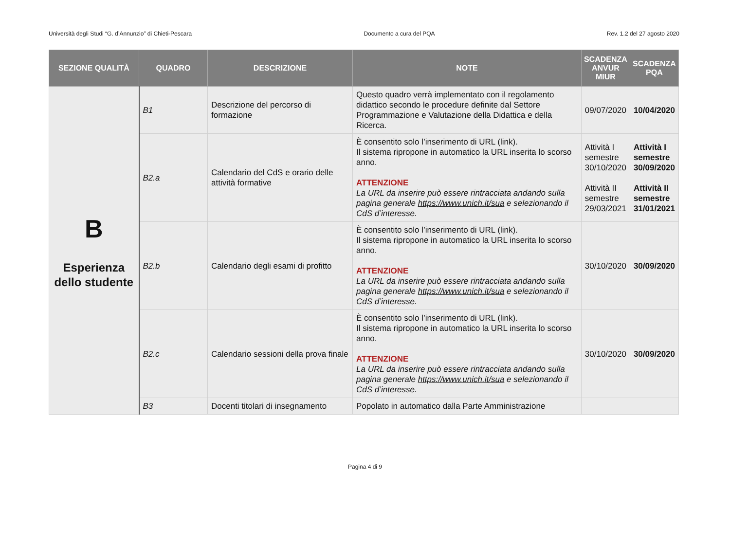Università degli Studi “G. d’Annunzio” di Chieti-Pescara Documento a cura del PQA Rev. 1.2 del 27 agosto 2020
| SEZIONE QUALITÀ | QUADRO | DESCRIZIONE | NOTE | SCADENZA ANVUR MIUR | SCADENZA PQA |
| --- | --- | --- | --- | --- | --- |
| B Esperienza dello studente | B1 | Descrizione del percorso di formazione | Questo quadro verrà implementato con il regolamento didattico secondo le procedure definite dal Settore Programmazione e Valutazione della Didattica e della Ricerca. | 09/07/2020 | 10/04/2020 |
| | B2.a | Calendario del CdS e orario delle attività formative | È consentito solo l’inserimento di URL (link). Il sistema ripropone in automatico la URL inserita lo scorso anno. ATTENZIONE La URL da inserire può essere rintracciata andando sulla pagina generale https://www.unich.it/sua e selezionando il CdS d’interesse. | Attività I semestre 30/10/2020 Attività II semestre 29/03/2021 | Attività I semestre 30/09/2020 Attività II semestre 31/01/2021 |
| | B2.b | Calendario degli esami di profitto | È consentito solo l’inserimento di URL (link). Il sistema ripropone in automatico la URL inserita lo scorso anno. ATTENZIONE La URL da inserire può essere rintracciata andando sulla pagina generale https://www.unich.it/sua e selezionando il CdS d’interesse. | 30/10/2020 | 30/09/2020 |
| | B2.c | Calendario sessioni della prova finale | È consentito solo l’inserimento di URL (link). Il sistema ripropone in automatico la URL inserita lo scorso anno. ATTENZIONE La URL da inserire può essere rintracciata andando sulla pagina generale https://www.unich.it/sua e selezionando il CdS d’interesse. | 30/10/2020 | 30/09/2020 |
| | B3 | Docenti titolari di insegnamento | Popolato in automatico dalla Parte Amministrazione | | |
Pagina 4 di 9